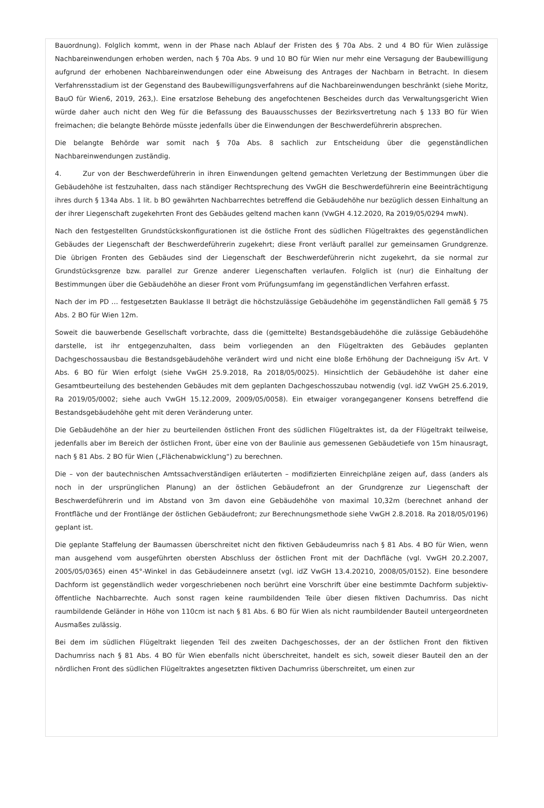Bauordnung). Folglich kommt, wenn in der Phase nach Ablauf der Fristen des § 70a Abs. 2 und 4 BO für Wien zulässige Nachbareinwendungen erhoben werden, nach § 70a Abs. 9 und 10 BO für Wien nur mehr eine Versagung der Baubewilligung aufgrund der erhobenen Nachbareinwendungen oder eine Abweisung des Antrages der Nachbarn in Betracht. In diesem Verfahrensstadium ist der Gegenstand des Baubewilligungsverfahrens auf die Nachbareinwendungen beschränkt (siehe Moritz, BauO für Wien6, 2019, 263,). Eine ersatzlose Behebung des angefochtenen Bescheides durch das Verwaltungsgericht Wien würde daher auch nicht den Weg für die Befassung des Bauausschusses der Bezirksvertretung nach § 133 BO für Wien freimachen; die belangte Behörde müsste jedenfalls über die Einwendungen der Beschwerdeführerin absprechen.
Die belangte Behörde war somit nach § 70a Abs. 8 sachlich zur Entscheidung über die gegenständlichen Nachbareinwendungen zuständig.
4. Zur von der Beschwerdeführerin in ihren Einwendungen geltend gemachten Verletzung der Bestimmungen über die Gebäudehöhe ist festzuhalten, dass nach ständiger Rechtsprechung des VwGH die Beschwerdeführerin eine Beeinträchtigung ihres durch § 134a Abs. 1 lit. b BO gewährten Nachbarrechtes betreffend die Gebäudehöhe nur bezüglich dessen Einhaltung an der ihrer Liegenschaft zugekehrten Front des Gebäudes geltend machen kann (VwGH 4.12.2020, Ra 2019/05/0294 mwN).
Nach den festgestellten Grundstückskonfigurationen ist die östliche Front des südlichen Flügeltraktes des gegenständlichen Gebäudes der Liegenschaft der Beschwerdeführerin zugekehrt; diese Front verläuft parallel zur gemeinsamen Grundgrenze. Die übrigen Fronten des Gebäudes sind der Liegenschaft der Beschwerdeführerin nicht zugekehrt, da sie normal zur Grundstücksgrenze bzw. parallel zur Grenze anderer Liegenschaften verlaufen. Folglich ist (nur) die Einhaltung der Bestimmungen über die Gebäudehöhe an dieser Front vom Prüfungsumfang im gegenständlichen Verfahren erfasst.
Nach der im PD … festgesetzten Bauklasse II beträgt die höchstzulässige Gebäudehöhe im gegenständlichen Fall gemäß § 75 Abs. 2 BO für Wien 12m.
Soweit die bauwerbende Gesellschaft vorbrachte, dass die (gemittelte) Bestandsgebäudehöhe die zulässige Gebäudehöhe darstelle, ist ihr entgegenzuhalten, dass beim vorliegenden an den Flügeltrakten des Gebäudes geplanten Dachgeschossausbau die Bestandsgebäudehöhe verändert wird und nicht eine bloße Erhöhung der Dachneigung iSv Art. V Abs. 6 BO für Wien erfolgt (siehe VwGH 25.9.2018, Ra 2018/05/0025). Hinsichtlich der Gebäudehöhe ist daher eine Gesamtbeurteilung des bestehenden Gebäudes mit dem geplanten Dachgeschosszubau notwendig (vgl. idZ VwGH 25.6.2019, Ra 2019/05/0002; siehe auch VwGH 15.12.2009, 2009/05/0058). Ein etwaiger vorangegangener Konsens betreffend die Bestandsgebäudehöhe geht mit deren Veränderung unter.
Die Gebäudehöhe an der hier zu beurteilenden östlichen Front des südlichen Flügeltraktes ist, da der Flügeltrakt teilweise, jedenfalls aber im Bereich der östlichen Front, über eine von der Baulinie aus gemessenen Gebäudetiefe von 15m hinausragt, nach § 81 Abs. 2 BO für Wien („Flächenabwicklung“) zu berechnen.
Die – von der bautechnischen Amtssachverständigen erläuterten – modifizierten Einreichpläne zeigen auf, dass (anders als noch in der ursprünglichen Planung) an der östlichen Gebäudefront an der Grundgrenze zur Liegenschaft der Beschwerdeführerin und im Abstand von 3m davon eine Gebäudehöhe von maximal 10,32m (berechnet anhand der Frontfläche und der Frontlänge der östlichen Gebäudefront; zur Berechnungsmethode siehe VwGH 2.8.2018. Ra 2018/05/0196) geplant ist.
Die geplante Staffelung der Baumassen überschreitet nicht den fiktiven Gebäudeumriss nach § 81 Abs. 4 BO für Wien, wenn man ausgehend vom ausgeführten obersten Abschluss der östlichen Front mit der Dachfläche (vgl. VwGH 20.2.2007, 2005/05/0365) einen 45°-Winkel in das Gebäudeinnere ansetzt (vgl. idZ VwGH 13.4.20210, 2008/05/0152). Eine besondere Dachform ist gegenständlich weder vorgeschriebenen noch berührt eine Vorschrift über eine bestimmte Dachform subjektiv-öffentliche Nachbarrechte. Auch sonst ragen keine raumbildenden Teile über diesen fiktiven Dachumriss. Das nicht raumbildende Geländer in Höhe von 110cm ist nach § 81 Abs. 6 BO für Wien als nicht raumbildender Bauteil untergeordneten Ausmaßes zulässig.
Bei dem im südlichen Flügeltrakt liegenden Teil des zweiten Dachgeschosses, der an der östlichen Front den fiktiven Dachumriss nach § 81 Abs. 4 BO für Wien ebenfalls nicht überschreitet, handelt es sich, soweit dieser Bauteil den an der nördlichen Front des südlichen Flügeltraktes angesetzten fiktiven Dachumriss überschreitet, um einen zur